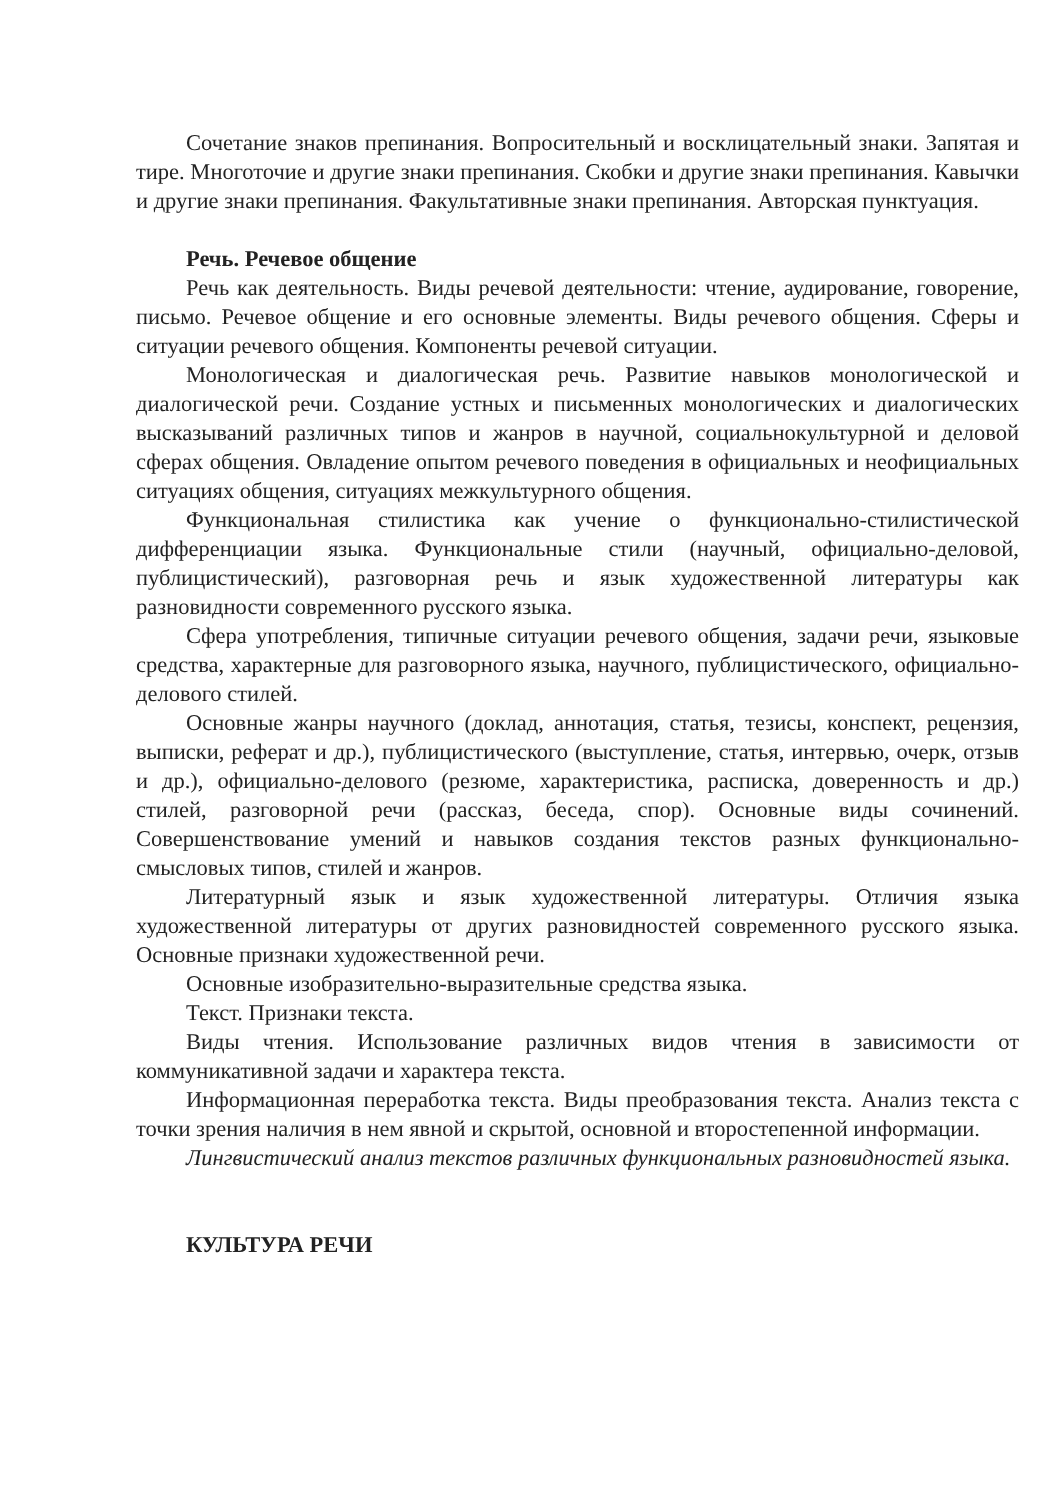Сочетание знаков препинания. Вопросительный и восклицательный знаки. Запятая и тире. Многоточие и другие знаки препинания. Скобки и другие знаки препинания. Кавычки и другие знаки препинания. Факультативные знаки препинания. Авторская пунктуация.
Речь. Речевое общение
Речь как деятельность. Виды речевой деятельности: чтение, аудирование, говорение, письмо. Речевое общение и его основные элементы. Виды речевого общения. Сферы и ситуации речевого общения. Компоненты речевой ситуации.
Монологическая и диалогическая речь. Развитие навыков монологической и диалогической речи. Создание устных и письменных монологических и диалогических высказываний различных типов и жанров в научной, социальнокультурной и деловой сферах общения. Овладение опытом речевого поведения в официальных и неофициальных ситуациях общения, ситуациях межкультурного общения.
Функциональная стилистика как учение о функционально-стилистической дифференциации языка. Функциональные стили (научный, официально-деловой, публицистический), разговорная речь и язык художественной литературы как разновидности современного русского языка.
Сфера употребления, типичные ситуации речевого общения, задачи речи, языковые средства, характерные для разговорного языка, научного, публицистического, официально-делового стилей.
Основные жанры научного (доклад, аннотация, статья, тезисы, конспект, рецензия, выписки, реферат и др.), публицистического (выступление, статья, интервью, очерк, отзыв и др.), официально-делового (резюме, характеристика, расписка, доверенность и др.) стилей, разговорной речи (рассказ, беседа, спор). Основные виды сочинений. Совершенствование умений и навыков создания текстов разных функционально-смысловых типов, стилей и жанров.
Литературный язык и язык художественной литературы. Отличия языка художественной литературы от других разновидностей современного русского языка. Основные признаки художественной речи.
Основные изобразительно-выразительные средства языка.
Текст. Признаки текста.
Виды чтения. Использование различных видов чтения в зависимости от коммуникативной задачи и характера текста.
Информационная переработка текста. Виды преобразования текста. Анализ текста с точки зрения наличия в нем явной и скрытой, основной и второстепенной информации.
Лингвистический анализ текстов различных функциональных разновидностей языка.
КУЛЬТУРА РЕЧИ